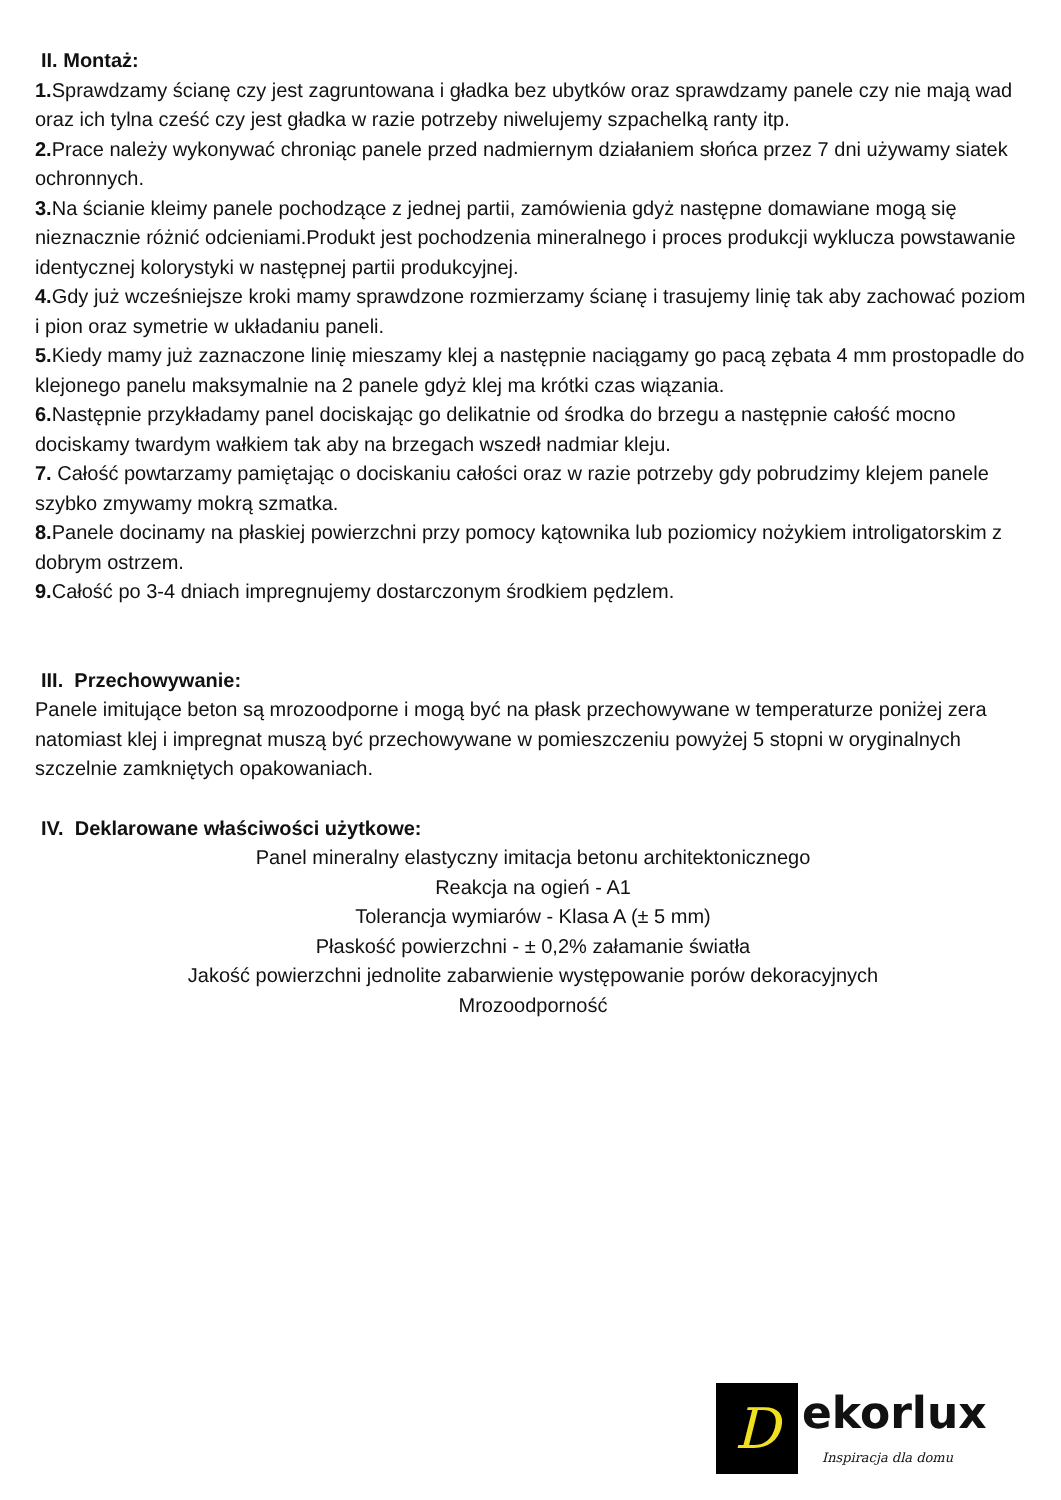II. Montaż:
1. Sprawdzamy ścianę czy jest zagruntowana i gładka bez ubytków oraz sprawdzamy panele czy nie mają wad oraz ich tylna cześć czy jest gładka w razie potrzeby niwelujemy szpachelką ranty itp.
2. Prace należy wykonywać chroniąc panele przed nadmiernym działaniem słońca przez 7 dni używamy siatek ochronnych.
3. Na ścianie kleimy panele pochodzące z jednej partii, zamówienia gdyż następne domawiane mogą się nieznacznie różnić odcieniami.Produkt jest pochodzenia mineralnego i proces produkcji wyklucza powstawanie identycznej kolorystyki w następnej partii produkcyjnej.
4. Gdy już wcześniejsze kroki mamy sprawdzone rozmierzamy ścianę i trasujemy linię tak aby zachować poziom i pion oraz symetrie w układaniu paneli.
5. Kiedy mamy już zaznaczone linię mieszamy klej a następnie naciągamy go pacą zębata 4 mm prostopadle do klejonego panelu maksymalnie na 2 panele gdyż klej ma krótki czas wiązania.
6. Następnie przykładamy panel dociskając go delikatnie od środka do brzegu a następnie całość mocno dociskamy twardym wałkiem tak aby na brzegach wszedł nadmiar kleju.
7. Całość powtarzamy pamiętając o dociskaniu całości oraz w razie potrzeby gdy pobrudzimy klejem panele szybko zmywamy mokrą szmatka.
8. Panele docinamy na płaskiej powierzchni przy pomocy kątownika lub poziomicy nożykiem introligatorskim z dobrym ostrzem.
9. Całość po 3-4 dniach impregnujemy dostarczonym środkiem pędzlem.
III. Przechowywanie:
Panele imitujące beton są mrozoodporne i mogą być na płask przechowywane w temperaturze poniżej zera natomiast klej i impregnat muszą być przechowywane w pomieszczeniu powyżej 5 stopni w oryginalnych szczelnie zamkniętych opakowaniach.
IV. Deklarowane właściwości użytkowe:
Panel mineralny elastyczny imitacja betonu architektonicznego
Reakcja na ogień - A1
Tolerancja wymiarów - Klasa A (± 5 mm)
Płaskość powierzchni - ± 0,2% załamanie światła
Jakość powierzchni jednolite zabarwienie występowanie porów dekoracyjnych
Mrozoodporność
D
ekorlux
Inspiracja dla domu